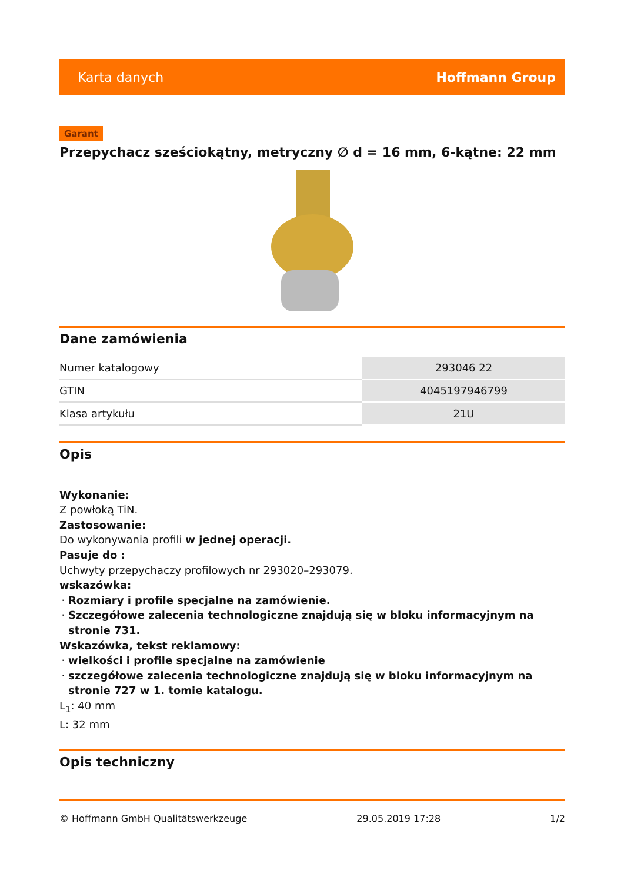Karta danych Hoffmann Group
Garant
Przepychacz sześciokątny, metryczny ∅ d = 16 mm, 6-kątne: 22 mm
Dane zamówienia
| Numer katalogowy | 293046 22 |
| GTIN | 4045197946799 |
| Klasa artykułu | 21U |
Opis
Wykonanie:
Z powłoką TiN.
Zastosowanie:
Do wykonywania profili w jednej operacji.
Pasuje do :
Uchwyty przepychaczy profilowych nr 293020–293079.
wskazówka:
Rozmiary i profile specjalne na zamówienie.
Szczegółowe zalecenia technologiczne znajdują się w bloku informacyjnym na stronie 731.
Wskazówka, tekst reklamowy:
wielkości i profile specjalne na zamówienie
szczegółowe zalecenia technologiczne znajdują się w bloku informacyjnym na stronie 727 w 1. tomie katalogu.
L<sub>1</sub>: 40 mm
L: 32 mm
Opis techniczny
© Hoffmann GmbH Qualitätswerkzeuge 29.05.2019 17:28 1/2